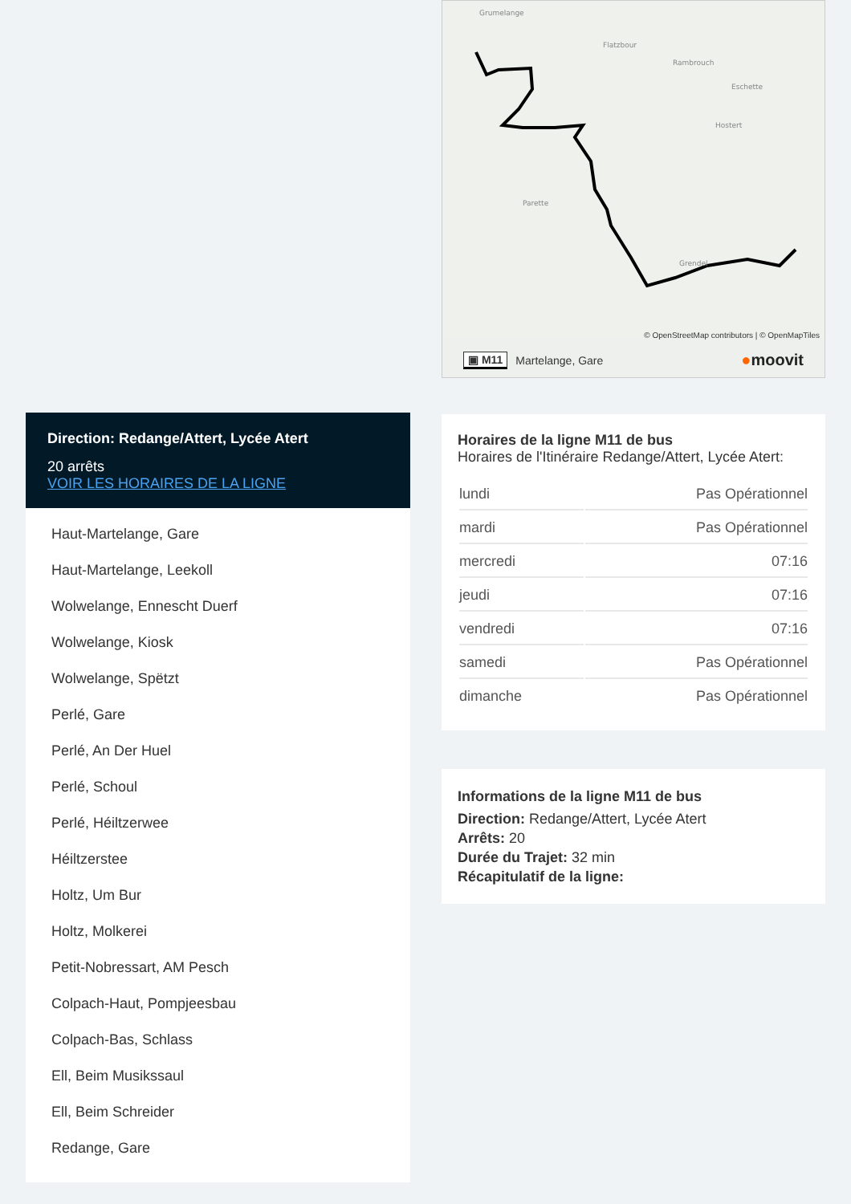Direction: Redange/Attert, Lycée Atert
20 arrêts
VOIR LES HORAIRES DE LA LIGNE
Haut-Martelange, Gare
Haut-Martelange, Leekoll
Wolwelange, Ennescht Duerf
Wolwelange, Kiosk
Wolwelange, Spëtzt
Perlé, Gare
Perlé, An Der Huel
Perlé, Schoul
Perlé, Héiltzerwee
Héiltzerstee
Holtz, Um Bur
Holtz, Molkerei
Petit-Nobressart, AM Pesch
Colpach-Haut, Pompjeesbau
Colpach-Bas, Schlass
Ell, Beim Musikssaul
Ell, Beim Schreider
Redange, Gare
Grumelange
Flatzbour
Rambrouch
Hostert
Parette
Grendel
Eschette
© OpenStreetMap contributors | © OpenMapTiles
▣ M11 Martelange, Gare ●moovit
Horaires de la ligne M11 de bus
Horaires de l'Itinéraire Redange/Attert, Lycée Atert:
| lundi | Pas Opérationnel |
| mardi | Pas Opérationnel |
| mercredi | 07:16 |
| jeudi | 07:16 |
| vendredi | 07:16 |
| samedi | Pas Opérationnel |
| dimanche | Pas Opérationnel |
Informations de la ligne M11 de bus
Direction: Redange/Attert, Lycée Atert
Arrêts: 20
Durée du Trajet: 32 min
Récapitulatif de la ligne: